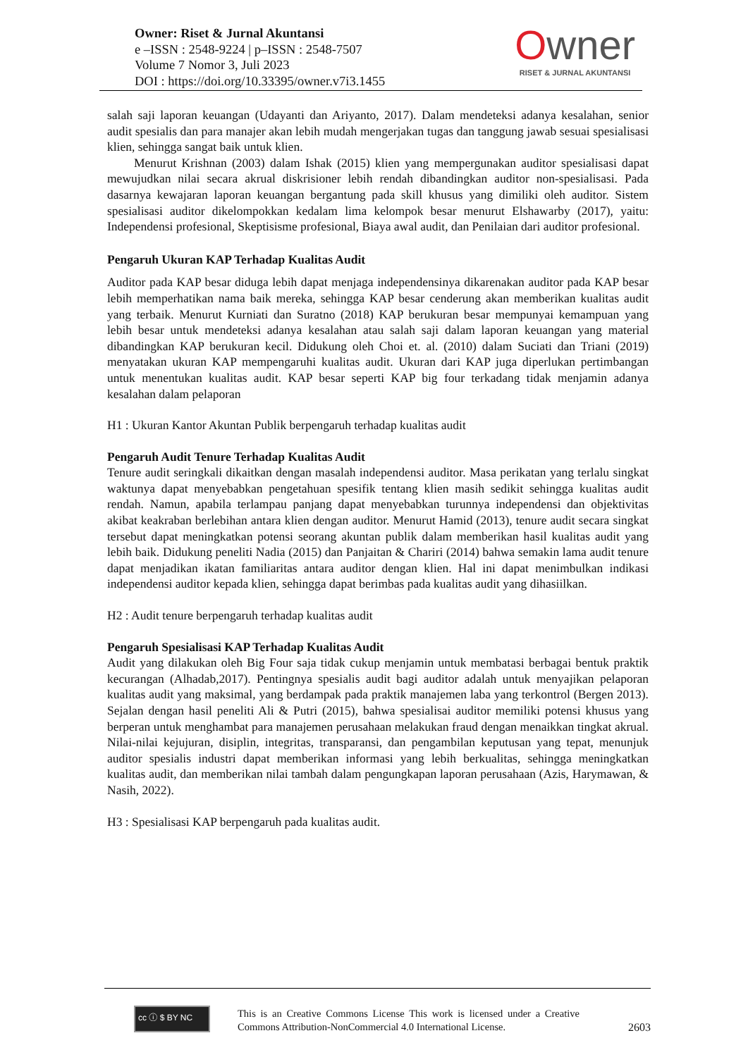Owner: Riset & Jurnal Akuntansi
e –ISSN : 2548-9224 | p–ISSN : 2548-7507
Volume 7 Nomor 3, Juli 2023
DOI : https://doi.org/10.33395/owner.v7i3.1455
Owner
RISET & JURNAL AKUNTANSI
salah saji laporan keuangan (Udayanti dan Ariyanto, 2017). Dalam mendeteksi adanya kesalahan, senior audit spesialis dan para manajer akan lebih mudah mengerjakan tugas dan tanggung jawab sesuai spesialisasi klien, sehingga sangat baik untuk klien.
Menurut Krishnan (2003) dalam Ishak (2015) klien yang mempergunakan auditor spesialisasi dapat mewujudkan nilai secara akrual diskrisioner lebih rendah dibandingkan auditor non-spesialisasi. Pada dasarnya kewajaran laporan keuangan bergantung pada skill khusus yang dimiliki oleh auditor. Sistem spesialisasi auditor dikelompokkan kedalam lima kelompok besar menurut Elshawarby (2017), yaitu: Independensi profesional, Skeptisisme profesional, Biaya awal audit, dan Penilaian dari auditor profesional.
Pengaruh Ukuran KAP Terhadap Kualitas Audit
Auditor pada KAP besar diduga lebih dapat menjaga independensinya dikarenakan auditor pada KAP besar lebih memperhatikan nama baik mereka, sehingga KAP besar cenderung akan memberikan kualitas audit yang terbaik. Menurut Kurniati dan Suratno (2018) KAP berukuran besar mempunyai kemampuan yang lebih besar untuk mendeteksi adanya kesalahan atau salah saji dalam laporan keuangan yang material dibandingkan KAP berukuran kecil. Didukung oleh Choi et. al. (2010) dalam Suciati dan Triani (2019) menyatakan ukuran KAP mempengaruhi kualitas audit. Ukuran dari KAP juga diperlukan pertimbangan untuk menentukan kualitas audit. KAP besar seperti KAP big four terkadang tidak menjamin adanya kesalahan dalam pelaporan
H1 : Ukuran Kantor Akuntan Publik berpengaruh terhadap kualitas audit
Pengaruh Audit Tenure Terhadap Kualitas Audit
Tenure audit seringkali dikaitkan dengan masalah independensi auditor. Masa perikatan yang terlalu singkat waktunya dapat menyebabkan pengetahuan spesifik tentang klien masih sedikit sehingga kualitas audit rendah. Namun, apabila terlampau panjang dapat menyebabkan turunnya independensi dan objektivitas akibat keakraban berlebihan antara klien dengan auditor. Menurut Hamid (2013), tenure audit secara singkat tersebut dapat meningkatkan potensi seorang akuntan publik dalam memberikan hasil kualitas audit yang lebih baik. Didukung peneliti Nadia (2015) dan Panjaitan & Chariri (2014) bahwa semakin lama audit tenure dapat menjadikan ikatan familiaritas antara auditor dengan klien. Hal ini dapat menimbulkan indikasi independensi auditor kepada klien, sehingga dapat berimbas pada kualitas audit yang dihasiilkan.
H2 : Audit tenure berpengaruh terhadap kualitas audit
Pengaruh Spesialisasi KAP Terhadap Kualitas Audit
Audit yang dilakukan oleh Big Four saja tidak cukup menjamin untuk membatasi berbagai bentuk praktik kecurangan (Alhadab,2017). Pentingnya spesialis audit bagi auditor adalah untuk menyajikan pelaporan kualitas audit yang maksimal, yang berdampak pada praktik manajemen laba yang terkontrol (Bergen 2013). Sejalan dengan hasil peneliti Ali & Putri (2015), bahwa spesialisai auditor memiliki potensi khusus yang berperan untuk menghambat para manajemen perusahaan melakukan fraud dengan menaikkan tingkat akrual. Nilai-nilai kejujuran, disiplin, integritas, transparansi, dan pengambilan keputusan yang tepat, menunjuk auditor spesialis industri dapat memberikan informasi yang lebih berkualitas, sehingga meningkatkan kualitas audit, dan memberikan nilai tambah dalam pengungkapan laporan perusahaan (Azis, Harymawan, & Nasih, 2022).
H3 : Spesialisasi KAP berpengaruh pada kualitas audit.
cc ⓘ $ BY NC
This is an Creative Commons License This work is licensed under a Creative Commons Attribution-NonCommercial 4.0 International License.
2603